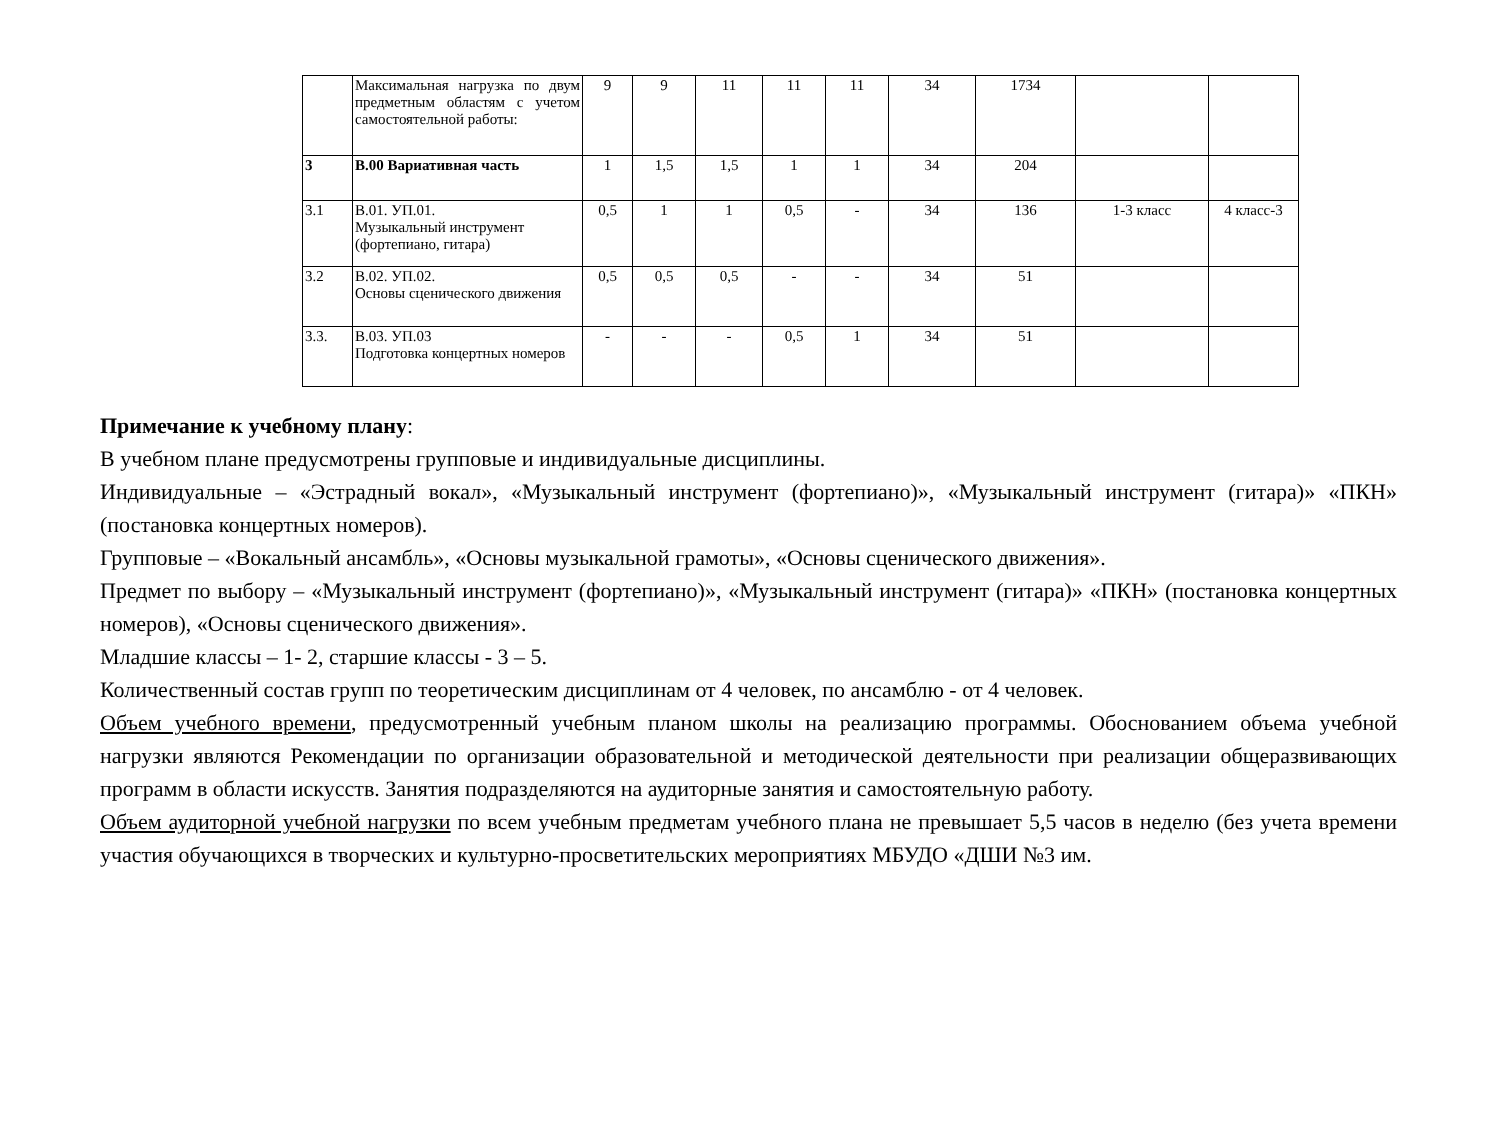| | Максимальная нагрузка по двум предметным областям с учетом самостоятельной работы: | 9 | 9 | 11 | 11 | 11 | 34 | 1734 | | |
| 3 | В.00 Вариативная часть | 1 | 1,5 | 1,5 | 1 | 1 | 34 | 204 | | |
| 3.1 | В.01. УП.01. Музыкальный инструмент (фортепиано, гитара) | 0,5 | 1 | 1 | 0,5 | - | 34 | 136 | 1-3 класс | 4 класс-3 |
| 3.2 | В.02. УП.02. Основы сценического движения | 0,5 | 0,5 | 0,5 | - | - | 34 | 51 | | |
| 3.3. | В.03. УП.03 Подготовка концертных номеров | - | - | - | 0,5 | 1 | 34 | 51 | | |
Примечание к учебному плану:
В учебном плане предусмотрены групповые и индивидуальные дисциплины.
Индивидуальные – «Эстрадный вокал», «Музыкальный инструмент (фортепиано)», «Музыкальный инструмент (гитара)» «ПКН» (постановка концертных номеров).
Групповые – «Вокальный ансамбль», «Основы музыкальной грамоты», «Основы сценического движения».
Предмет по выбору – «Музыкальный инструмент (фортепиано)», «Музыкальный инструмент (гитара)» «ПКН» (постановка концертных номеров), «Основы сценического движения».
Младшие классы – 1- 2, старшие классы - 3 – 5.
Количественный состав групп по теоретическим дисциплинам от 4 человек, по ансамблю - от 4 человек.
Объем учебного времени, предусмотренный учебным планом школы на реализацию программы. Обоснованием объема учебной нагрузки являются Рекомендации по организации образовательной и методической деятельности при реализации общеразвивающих программ в области искусств. Занятия подразделяются на аудиторные занятия и самостоятельную работу.
Объем аудиторной учебной нагрузки по всем учебным предметам учебного плана не превышает 5,5 часов в неделю (без учета времени участия обучающихся в творческих и культурно-просветительских мероприятиях МБУДО «ДШИ №3 им.